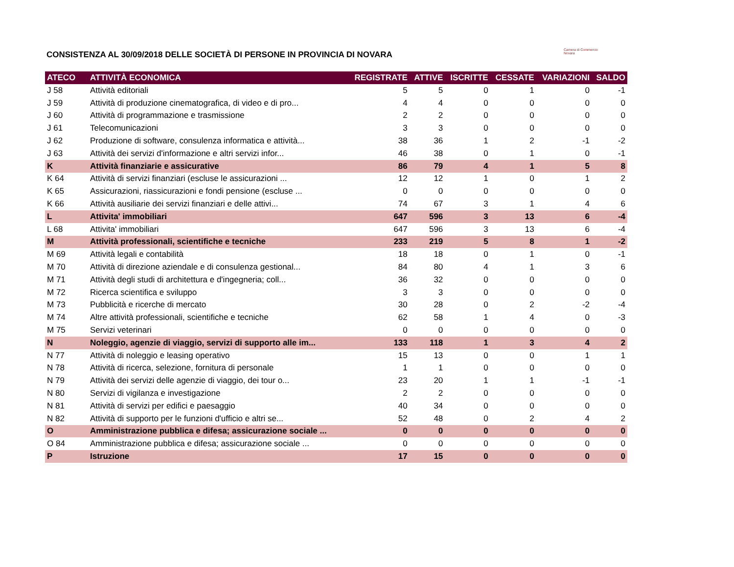CONSISTENZA AL 30/09/2018 DELLE SOCIETÀ DI PERSONE IN PROVINCIA DI NOVARA
Camera di Commercio
Novara
| ATECO | ATTIVITÀ ECONOMICA | REGISTRATE | ATTIVE | ISCRITTE | CESSATE | VARIAZIONI | SALDO |
| --- | --- | --- | --- | --- | --- | --- | --- |
| J 58 | Attività editoriali | 5 | 5 | 0 | 1 | 0 | -1 |
| J 59 | Attività di produzione cinematografica, di video e di pro... | 4 | 4 | 0 | 0 | 0 | 0 |
| J 60 | Attività di programmazione e trasmissione | 2 | 2 | 0 | 0 | 0 | 0 |
| J 61 | Telecomunicazioni | 3 | 3 | 0 | 0 | 0 | 0 |
| J 62 | Produzione di software, consulenza informatica e attività... | 38 | 36 | 1 | 2 | -1 | -2 |
| J 63 | Attività dei servizi d'informazione e altri servizi infor... | 46 | 38 | 0 | 1 | 0 | -1 |
| K | Attività finanziarie e assicurative | 86 | 79 | 4 | 1 | 5 | 8 |
| K 64 | Attività di servizi finanziari (escluse le assicurazioni ... | 12 | 12 | 1 | 0 | 1 | 2 |
| K 65 | Assicurazioni, riassicurazioni e fondi pensione (escluse ... | 0 | 0 | 0 | 0 | 0 | 0 |
| K 66 | Attività ausiliarie dei servizi finanziari e delle attivi... | 74 | 67 | 3 | 1 | 4 | 6 |
| L | Attivita' immobiliari | 647 | 596 | 3 | 13 | 6 | -4 |
| L 68 | Attivita' immobiliari | 647 | 596 | 3 | 13 | 6 | -4 |
| M | Attività professionali, scientifiche e tecniche | 233 | 219 | 5 | 8 | 1 | -2 |
| M 69 | Attività legali e contabilità | 18 | 18 | 0 | 1 | 0 | -1 |
| M 70 | Attività di direzione aziendale e di consulenza gestional... | 84 | 80 | 4 | 1 | 3 | 6 |
| M 71 | Attività degli studi di architettura e d'ingegneria; coll... | 36 | 32 | 0 | 0 | 0 | 0 |
| M 72 | Ricerca scientifica e sviluppo | 3 | 3 | 0 | 0 | 0 | 0 |
| M 73 | Pubblicità e ricerche di mercato | 30 | 28 | 0 | 2 | -2 | -4 |
| M 74 | Altre attività professionali, scientifiche e tecniche | 62 | 58 | 1 | 4 | 0 | -3 |
| M 75 | Servizi veterinari | 0 | 0 | 0 | 0 | 0 | 0 |
| N | Noleggio, agenzie di viaggio, servizi di supporto alle im... | 133 | 118 | 1 | 3 | 4 | 2 |
| N 77 | Attività di noleggio e leasing operativo | 15 | 13 | 0 | 0 | 1 | 1 |
| N 78 | Attività di ricerca, selezione, fornitura di personale | 1 | 1 | 0 | 0 | 0 | 0 |
| N 79 | Attività dei servizi delle agenzie di viaggio, dei tour o... | 23 | 20 | 1 | 1 | -1 | -1 |
| N 80 | Servizi di vigilanza e investigazione | 2 | 2 | 0 | 0 | 0 | 0 |
| N 81 | Attività di servizi per edifici e paesaggio | 40 | 34 | 0 | 0 | 0 | 0 |
| N 82 | Attività di supporto per le funzioni d'ufficio e altri se... | 52 | 48 | 0 | 2 | 4 | 2 |
| O | Amministrazione pubblica e difesa; assicurazione sociale ... | 0 | 0 | 0 | 0 | 0 | 0 |
| O 84 | Amministrazione pubblica e difesa; assicurazione sociale ... | 0 | 0 | 0 | 0 | 0 | 0 |
| P | Istruzione | 17 | 15 | 0 | 0 | 0 | 0 |